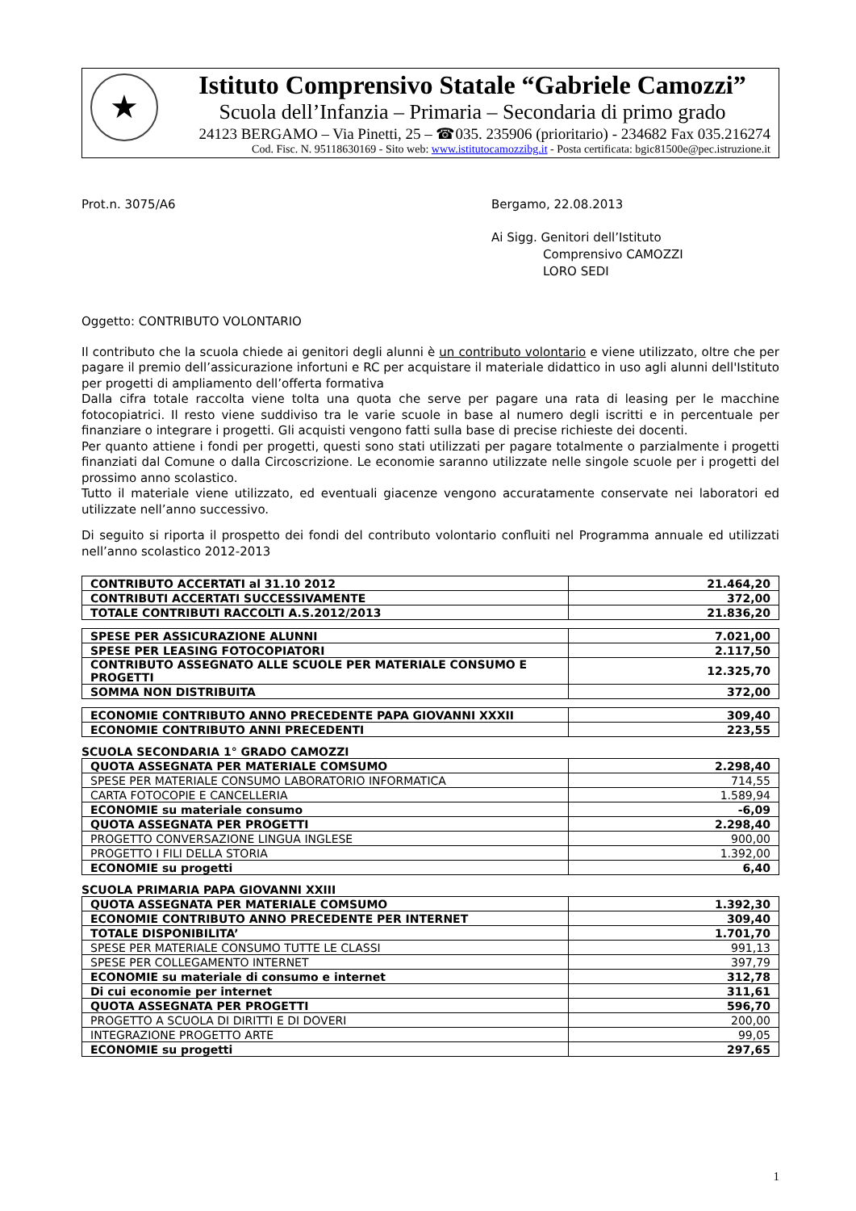★
Istituto Comprensivo Statale “Gabriele Camozzi”
Scuola dell’Infanzia – Primaria – Secondaria di primo grado
24123 BERGAMO – Via Pinetti, 25 – ☎035. 235906 (prioritario) - 234682 Fax 035.216274
Cod. Fisc. N. 95118630169 - Sito web: www.istitutocamozzibg.it - Posta certificata: bgic81500e@pec.istruzione.it
Prot.n. 3075/A6 Bergamo, 22.08.2013
Ai Sigg. Genitori dell’Istituto
Comprensivo CAMOZZI
LORO SEDI
Oggetto: CONTRIBUTO VOLONTARIO
Il contributo che la scuola chiede ai genitori degli alunni è un contributo volontario e viene utilizzato, oltre che per pagare il premio dell’assicurazione infortuni e RC per acquistare il materiale didattico in uso agli alunni dell'Istituto per progetti di ampliamento dell’offerta formativa
Dalla cifra totale raccolta viene tolta una quota che serve per pagare una rata di leasing per le macchine fotocopiatrici. Il resto viene suddiviso tra le varie scuole in base al numero degli iscritti e in percentuale per finanziare o integrare i progetti. Gli acquisti vengono fatti sulla base di precise richieste dei docenti.
Per quanto attiene i fondi per progetti, questi sono stati utilizzati per pagare totalmente o parzialmente i progetti finanziati dal Comune o dalla Circoscrizione. Le economie saranno utilizzate nelle singole scuole per i progetti del prossimo anno scolastico.
Tutto il materiale viene utilizzato, ed eventuali giacenze vengono accuratamente conservate nei laboratori ed utilizzate nell’anno successivo.
Di seguito si riporta il prospetto dei fondi del contributo volontario confluiti nel Programma annuale ed utilizzati nell’anno scolastico 2012-2013
| CONTRIBUTO ACCERTATI al 31.10 2012 | 21.464,20 |
| CONTRIBUTI ACCERTATI SUCCESSIVAMENTE | 372,00 |
| TOTALE CONTRIBUTI RACCOLTI A.S.2012/2013 | 21.836,20 |
| SPESE PER ASSICURAZIONE ALUNNI | 7.021,00 |
| SPESE PER LEASING FOTOCOPIATORI | 2.117,50 |
| CONTRIBUTO ASSEGNATO ALLE SCUOLE PER MATERIALE CONSUMO E PROGETTI | 12.325,70 |
| SOMMA NON DISTRIBUITA | 372,00 |
| ECONOMIE CONTRIBUTO ANNO PRECEDENTE PAPA GIOVANNI XXXII | 309,40 |
| ECONOMIE CONTRIBUTO ANNI PRECEDENTI | 223,55 |
SCUOLA SECONDARIA 1° GRADO CAMOZZI
| QUOTA ASSEGNATA PER MATERIALE COMSUMO | 2.298,40 |
| SPESE PER MATERIALE CONSUMO LABORATORIO INFORMATICA | 714,55 |
| CARTA FOTOCOPIE E CANCELLERIA | 1.589,94 |
| ECONOMIE su materiale consumo | -6,09 |
| QUOTA ASSEGNATA PER PROGETTI | 2.298,40 |
| PROGETTO CONVERSAZIONE LINGUA INGLESE | 900,00 |
| PROGETTO I FILI DELLA STORIA | 1.392,00 |
| ECONOMIE su progetti | 6,40 |
SCUOLA PRIMARIA PAPA GIOVANNI XXIII
| QUOTA ASSEGNATA PER MATERIALE COMSUMO | 1.392,30 |
| ECONOMIE CONTRIBUTO ANNO PRECEDENTE PER INTERNET | 309,40 |
| TOTALE DISPONIBILITA’ | 1.701,70 |
| SPESE PER MATERIALE CONSUMO TUTTE LE CLASSI | 991,13 |
| SPESE PER COLLEGAMENTO INTERNET | 397,79 |
| ECONOMIE su materiale di consumo e internet | 312,78 |
| Di cui economie per internet | 311,61 |
| QUOTA ASSEGNATA PER PROGETTI | 596,70 |
| PROGETTO A SCUOLA DI DIRITTI E DI DOVERI | 200,00 |
| INTEGRAZIONE PROGETTO ARTE | 99,05 |
| ECONOMIE su progetti | 297,65 |
1